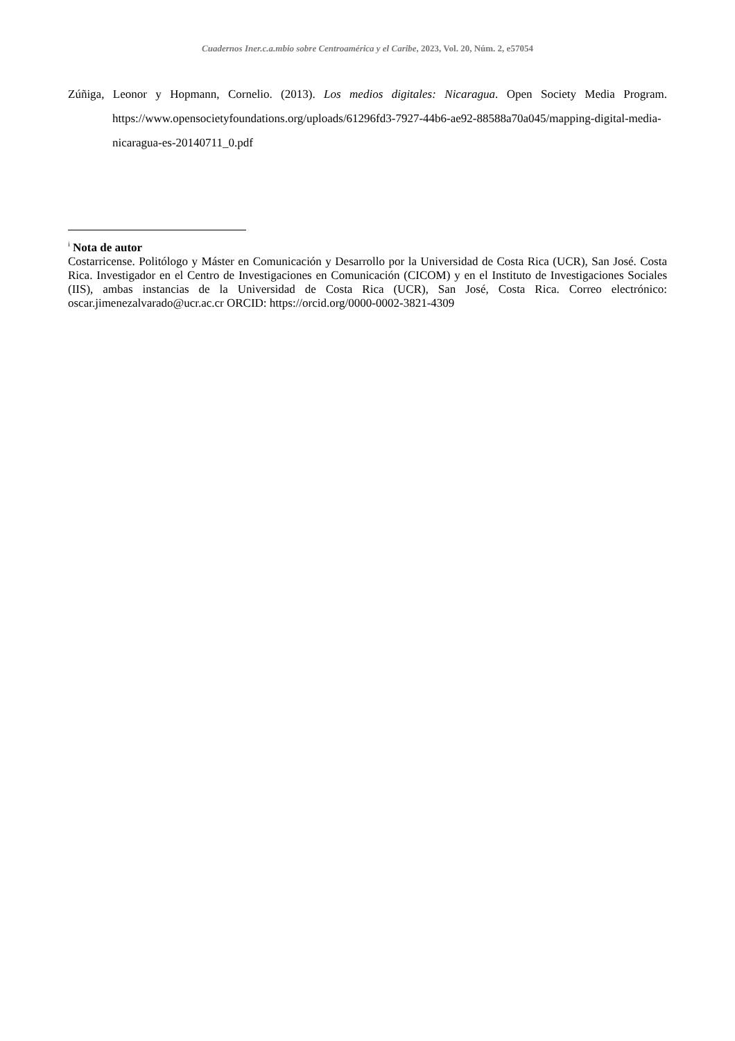Cuadernos Iner.c.a.mbio sobre Centroamérica y el Caribe, 2023, Vol. 20, Núm. 2, e57054
Zúñiga, Leonor y Hopmann, Cornelio. (2013). Los medios digitales: Nicaragua. Open Society Media Program. https://www.opensocietyfoundations.org/uploads/61296fd3-7927-44b6-ae92-88588a70a045/mapping-digital-media-nicaragua-es-20140711_0.pdf
<sup>i</sup> Nota de autor
Costarricense. Politólogo y Máster en Comunicación y Desarrollo por la Universidad de Costa Rica (UCR), San José. Costa Rica. Investigador en el Centro de Investigaciones en Comunicación (CICOM) y en el Instituto de Investigaciones Sociales (IIS), ambas instancias de la Universidad de Costa Rica (UCR), San José, Costa Rica. Correo electrónico: oscar.jimenezalvarado@ucr.ac.cr ORCID: https://orcid.org/0000-0002-3821-4309